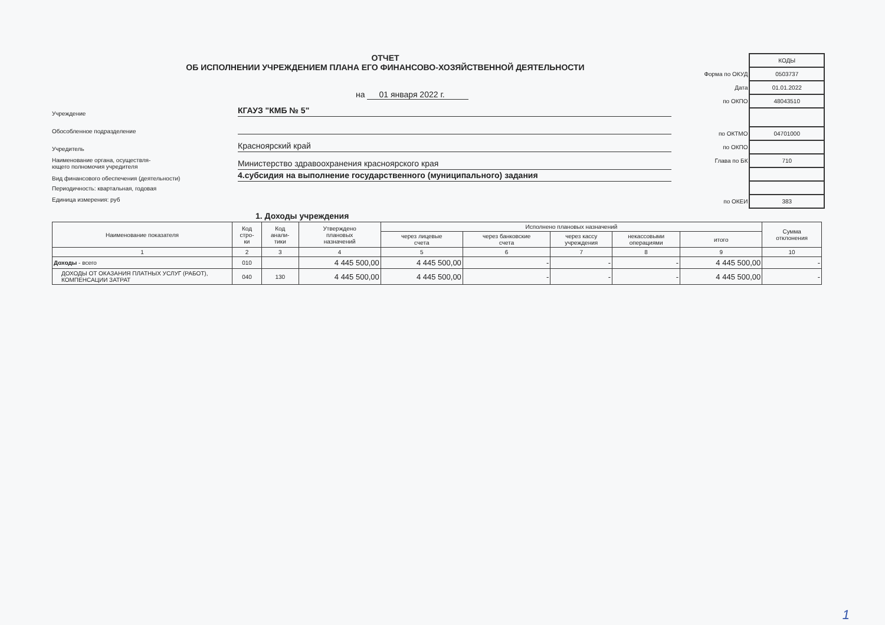ОТЧЕТ
ОБ ИСПОЛНЕНИИ УЧРЕЖДЕНИЕМ ПЛАНА ЕГО ФИНАНСОВО-ХОЗЯЙСТВЕННОЙ ДЕЯТЕЛЬНОСТИ
на 01 января 2022 г.
Учреждение
КГАУЗ "КМБ № 5"
Обособленное подразделение
Учредитель
Красноярский край
Наименование органа, осуществля-
ющего полномочия учредителя
Министерство здравоохранения красноярского края
Вид финансового обеспечения (деятельности)
4.субсидия на выполнение государственного (муниципального) задания
Периодичность: квартальная, годовая
Единица измерения: руб
| | КОДЫ |
| Форма по ОКУД | 0503737 |
| Дата | 01.01.2022 |
| по ОКПО | 48043510 |
| по ОКТМО | 04701000 |
| по ОКПО | |
| Глава по БК | 710 |
| по ОКЕИ | 383 |
1. Доходы учреждения
| Наименование показателя | Код стро- ки | Код анали- тики | Утверждено плановых назначений | Исполнено плановых назначений | | | | | Сумма отклонения |
| --- | --- | --- | --- | --- | --- | --- | --- | --- | --- |
| | | | | через лицевые счета | через банковские счета | через кассу учреждения | некассовыми операциями | итого | |
| 1 | 2 | 3 | 4 | 5 | 6 | 7 | 8 | 9 | 10 |
| Доходы - всего | 010 | | 4 445 500,00 | 4 445 500,00 | - | - | - | 4 445 500,00 | - |
| ДОХОДЫ ОТ ОКАЗАНИЯ ПЛАТНЫХ УСЛУГ (РАБОТ), КОМПЕНСАЦИИ ЗАТРАТ | 040 | 130 | 4 445 500,00 | 4 445 500,00 | - | - | - | 4 445 500,00 | - |
1